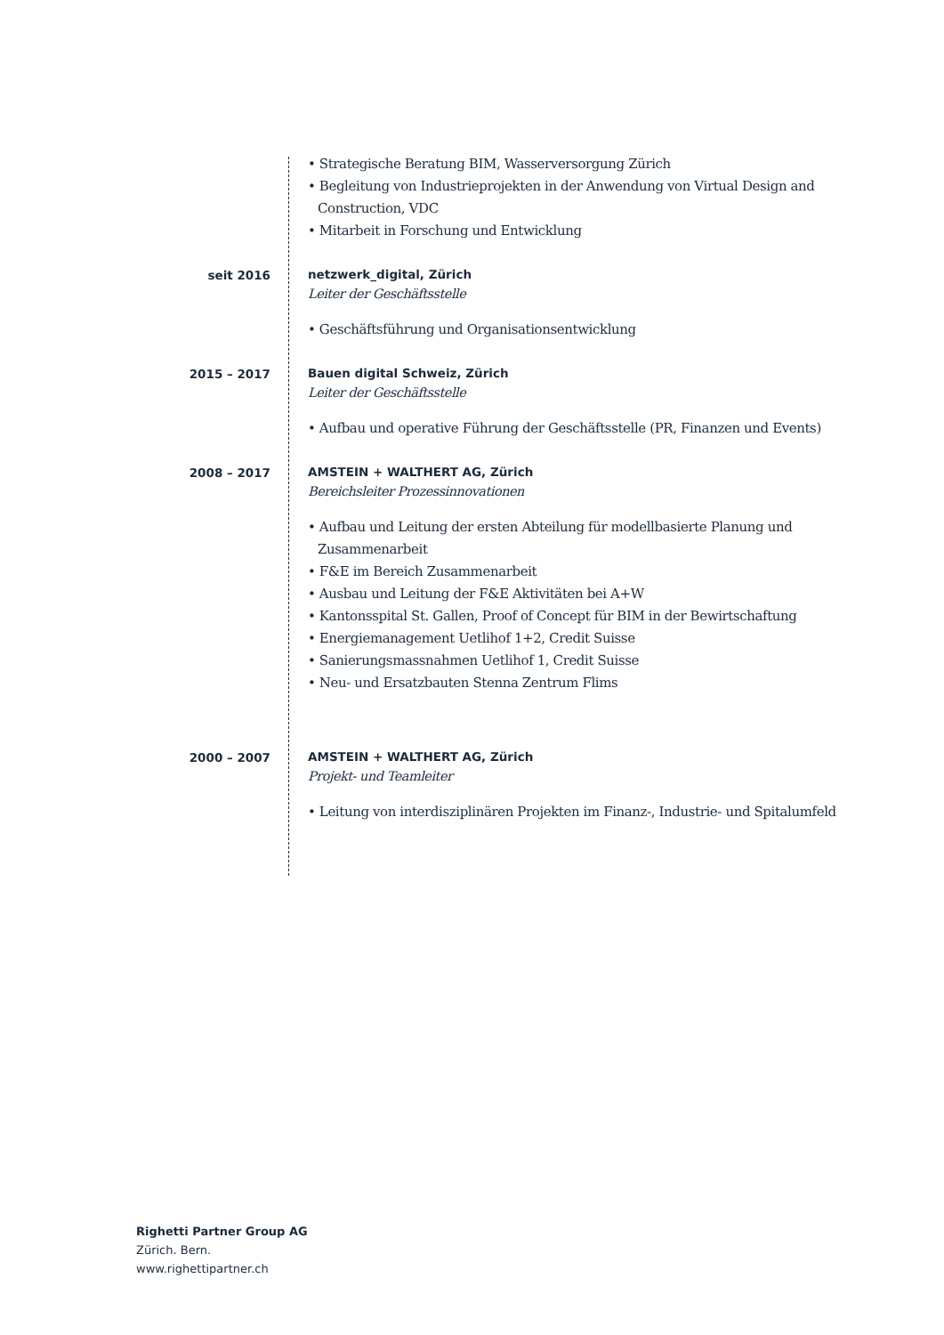• Strategische Beratung BIM, Wasserversorgung Zürich
• Begleitung von Industrieprojekten in der Anwendung von Virtual Design and Construction, VDC
• Mitarbeit in Forschung und Entwicklung
seit 2016 netzwerk_digital, Zürich
Leiter der Geschäftsstelle
• Geschäftsführung und Organisationsentwicklung
2015 – 2017 Bauen digital Schweiz, Zürich
Leiter der Geschäftsstelle
• Aufbau und operative Führung der Geschäftsstelle (PR, Finanzen und Events)
2008 – 2017 AMSTEIN + WALTHERT AG, Zürich
Bereichsleiter Prozessinnovationen
• Aufbau und Leitung der ersten Abteilung für modellbasierte Planung und Zusammenarbeit
• F&E im Bereich Zusammenarbeit
• Ausbau und Leitung der F&E Aktivitäten bei A+W
• Kantonsspital St. Gallen, Proof of Concept für BIM in der Bewirtschaftung
• Energiemanagement Uetlihof 1+2, Credit Suisse
• Sanierungsmassnahmen Uetlihof 1, Credit Suisse
• Neu- und Ersatzbauten Stenna Zentrum Flims
2000 – 2007 AMSTEIN + WALTHERT AG, Zürich
Projekt- und Teamleiter
• Leitung von interdisziplinären Projekten im Finanz-, Industrie- und Spitalumfeld
Righetti Partner Group AG
Zürich. Bern.
www.righettipartner.ch